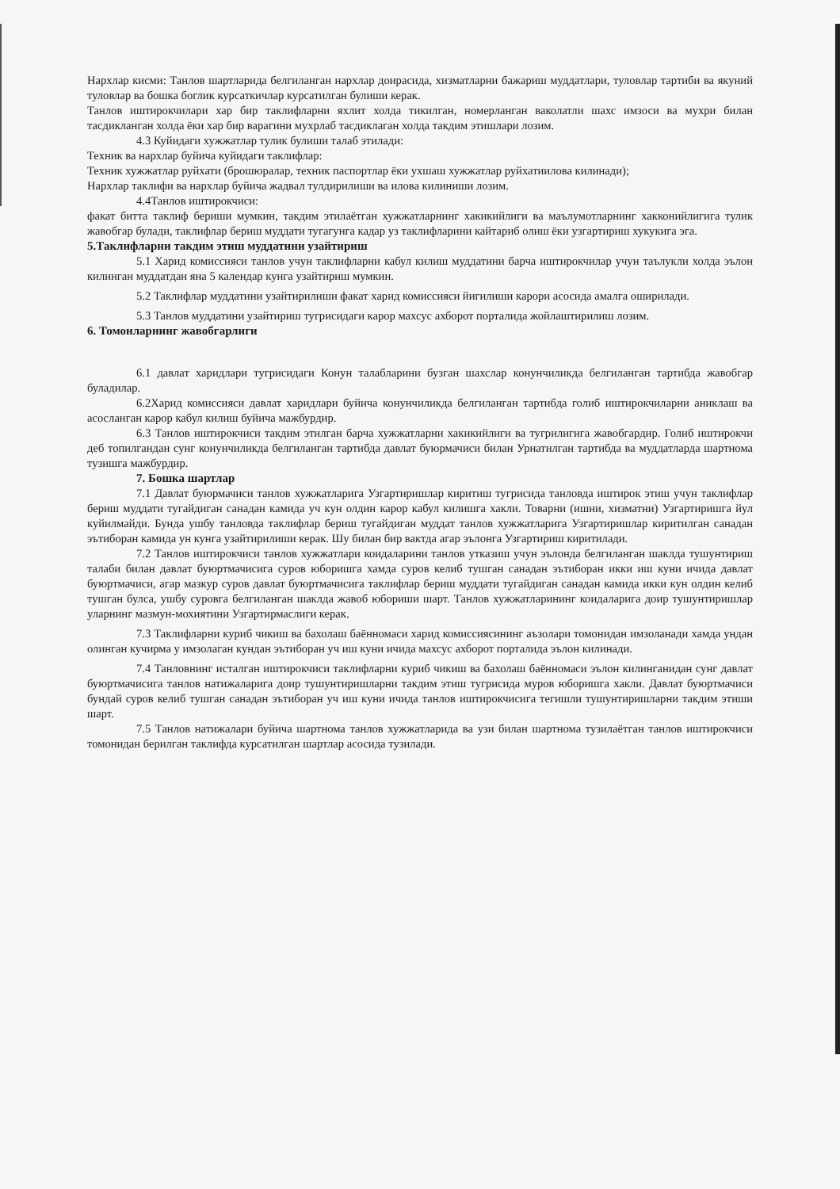Нархлар кисми: Танлов шартларида белгиланган нархлар доирасида, хизматларни бажариш муддатлари, туловлар тартиби ва якуний туловлар ва бошка боглик курсаткичлар курсатилган булиши керак.
Танлов иштирокчилари хар бир таклифларни яхлит холда тикилган, номерланган ваколатли шахс имзоси ва мухри билан тасдикланган холда ёки хар бир варагини мухрлаб тасдиклаган холда такдим этишлари лозим.
4.3 Куйидаги хужжатлар тулик булиши талаб этилади:
Техник ва нархлар буйича куйидаги таклифлар:
Техник хужжатлар руйхати (брошюралар, техник паспортлар ёки ухшаш хужжатлар руйхатиилова килинади);
Нархлар таклифи ва нархлар буйича жадвал тулдирилиши ва илова килиниши лозим.
4.4Танлов иштирокчиси:
факат битта таклиф бериши мумкин, такдим этилаётган хужжатларнинг хакикийлиги ва маълумотларнинг хакконийлигига тулик жавобгар булади, таклифлар бериш муддати тугагунга кадар уз таклифларини кайтариб олиш ёки узгартириш хукукига эга.
5.Таклифларни такдим этиш муддатини узайтириш
5.1 Харид комиссияси танлов учун таклифларни кабул килиш муддатини барча иштирокчилар учун таълукли холда эълон килинган муддатдан яна 5 календар кунга узайтириш мумкин.
5.2 Таклифлар муддатини узайтирилиши факат харид комиссияси йигилиши карори асосида амалга оширилади.
5.3 Танлов муддатини узайтириш тугрисидаги карор махсус ахборот порталида жойлаштирилиш лозим.
6. Томонларнинг жавобгарлиги
6.1 давлат харидлари тугрисидаги Конун талабларини бузган шахслар конунчиликда белгиланган тартибда жавобгар буладилар.
6.2Харид комиссияси давлат харидлари буйича конунчиликда белгиланган тартибда голиб иштирокчиларни аниклаш ва асосланган карор кабул килиш буйича мажбурдир.
6.3 Танлов иштирокчиси такдим этилган барча хужжатларни хакикийлиги ва тугрилигига жавобгардир. Голиб иштирокчи деб топилгандан сунг конунчиликда белгиланган тартибда давлат буюрмачиси билан Урнатилган тартибда ва муддатларда шартнома тузишга мажбурдир.
7. Бошка шартлар
7.1 Давлат буюрмачиси танлов хужжатларига Узгартиришлар киритиш тугрисида танловда иштирок этиш учун таклифлар бериш муддати тугайдиган санадан камида уч кун олдин карор кабул килишга хакли. Товарни (ишни, хизматни) Узгартиришга йул куйилмайди. Бунда ушбу танловда таклифлар бериш тугайдиган муддат танлов хужжатларига Узгартиришлар киритилган санадан эътиборан камида ун кунга узайтирилиши керак. Шу билан бир вактда агар эълонга Узгартириш киритилади.
7.2 Танлов иштирокчиси танлов хужжатлари коидаларини танлов утказиш учун эълонда белгиланган шаклда тушунтириш талаби билан давлат буюртмачисига суров юборишга хамда суров келиб тушган санадан эътиборан икки иш куни ичида давлат буюртмачиси, агар мазкур суров давлат буюртмачисига таклифлар бериш муддати тугайдиган санадан камида икки кун олдин келиб тушган булса, ушбу суровга белгиланган шаклда жавоб юбориши шарт. Танлов хужжатларининг коидаларига доир тушунтиришлар уларнинг мазмун-мохиятини Узгартирмаслиги керак.
7.3 Таклифларни куриб чикиш ва бахолаш баённомаси харид комиссиясининг аъзолари томонидан имзоланади хамда ундан олинган кучирма у имзолаган кундан эътиборан уч иш куни ичида махсус ахборот порталида эълон килинади.
7.4 Танловнинг исталган иштирокчиси таклифларни куриб чикиш ва бахолаш баённомаси эълон килинганидан сунг давлат буюртмачисига танлов натижаларига доир тушунтиришларни такдим этиш тугрисида муров юборишга хакли. Давлат буюртмачиси бундай суров келиб тушган санадан эътиборан уч иш куни ичида танлов иштирокчисига тегишли тушунтиришларни такдим этиши шарт.
7.5 Танлов натижалари буйича шартнома танлов хужжатларида ва узи билан шартнома тузилаётган танлов иштирокчиси томонидан берилган таклифда курсатилган шартлар асосида тузилади.